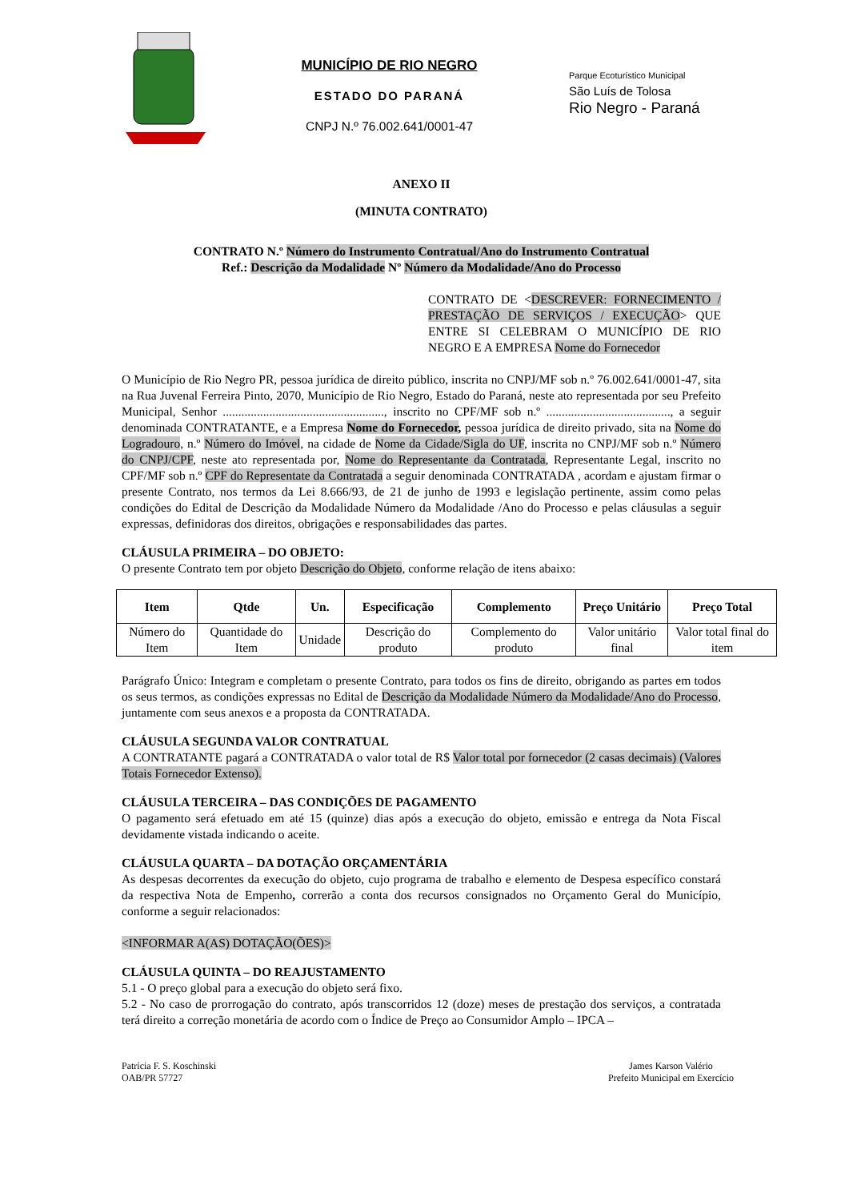MUNICÍPIO DE RIO NEGRO
ESTADO DO PARANÁ
CNPJ N.º 76.002.641/0001-47
Parque Ecoturístico Municipal
São Luís de Tolosa
Rio Negro - Paraná
ANEXO II
(MINUTA CONTRATO)
CONTRATO N.º Número do Instrumento Contratual/Ano do Instrumento Contratual
Ref.: Descrição da Modalidade Nº Número da Modalidade/Ano do Processo
CONTRATO DE <DESCREVER: FORNECIMENTO / PRESTAÇÃO DE SERVIÇOS / EXECUÇÃO> QUE ENTRE SI CELEBRAM O MUNICÍPIO DE RIO NEGRO E A EMPRESA Nome do Fornecedor
O Município de Rio Negro PR, pessoa jurídica de direito público, inscrita no CNPJ/MF sob n.º 76.002.641/0001-47, sita na Rua Juvenal Ferreira Pinto, 2070, Município de Rio Negro, Estado do Paraná, neste ato representada por seu Prefeito Municipal, Senhor ...................................................., inscrito no CPF/MF sob n.º ........................................, a seguir denominada CONTRATANTE, e a Empresa Nome do Fornecedor, pessoa jurídica de direito privado, sita na Nome do Logradouro, n.º Número do Imóvel, na cidade de Nome da Cidade/Sigla do UF, inscrita no CNPJ/MF sob n.º Número do CNPJ/CPF, neste ato representada por, Nome do Representante da Contratada, Representante Legal, inscrito no CPF/MF sob n.º CPF do Representate da Contratada a seguir denominada CONTRATADA , acordam e ajustam firmar o presente Contrato, nos termos da Lei 8.666/93, de 21 de junho de 1993 e legislação pertinente, assim como pelas condições do Edital de Descrição da Modalidade Número da Modalidade /Ano do Processo e pelas cláusulas a seguir expressas, definidoras dos direitos, obrigações e responsabilidades das partes.
CLÁUSULA PRIMEIRA – DO OBJETO:
O presente Contrato tem por objeto Descrição do Objeto, conforme relação de itens abaixo:
| Item | Qtde | Un. | Especificação | Complemento | Preço Unitário | Preço Total |
| --- | --- | --- | --- | --- | --- | --- |
| Número do Item | Quantidade do Item | Unidade | Descrição do produto | Complemento do produto | Valor unitário final | Valor total final do item |
Parágrafo Único: Integram e completam o presente Contrato, para todos os fins de direito, obrigando as partes em todos os seus termos, as condições expressas no Edital de Descrição da Modalidade Número da Modalidade/Ano do Processo, juntamente com seus anexos e a proposta da CONTRATADA.
CLÁUSULA SEGUNDA VALOR CONTRATUAL
A CONTRATANTE pagará a CONTRATADA o valor total de R$ Valor total por fornecedor (2 casas decimais) (Valores Totais Fornecedor Extenso).
CLÁUSULA TERCEIRA – DAS CONDIÇÕES DE PAGAMENTO
O pagamento será efetuado em até 15 (quinze) dias após a execução do objeto, emissão e entrega da Nota Fiscal devidamente vistada indicando o aceite.
CLÁUSULA QUARTA – DA DOTAÇÃO ORÇAMENTÁRIA
As despesas decorrentes da execução do objeto, cujo programa de trabalho e elemento de Despesa específico constará da respectiva Nota de Empenho, correrão a conta dos recursos consignados no Orçamento Geral do Município, conforme a seguir relacionados:
<INFORMAR A(AS) DOTAÇÃO(ÕES)>
CLÁUSULA QUINTA – DO REAJUSTAMENTO
5.1 - O preço global para a execução do objeto será fixo.
5.2 - No caso de prorrogação do contrato, após transcorridos 12 (doze) meses de prestação dos serviços, a contratada terá direito a correção monetária de acordo com o Índice de Preço ao Consumidor Amplo – IPCA –
Patrícia F. S. Koschinski
OAB/PR 57727
James Karson Valério
Prefeito Municipal em Exercício